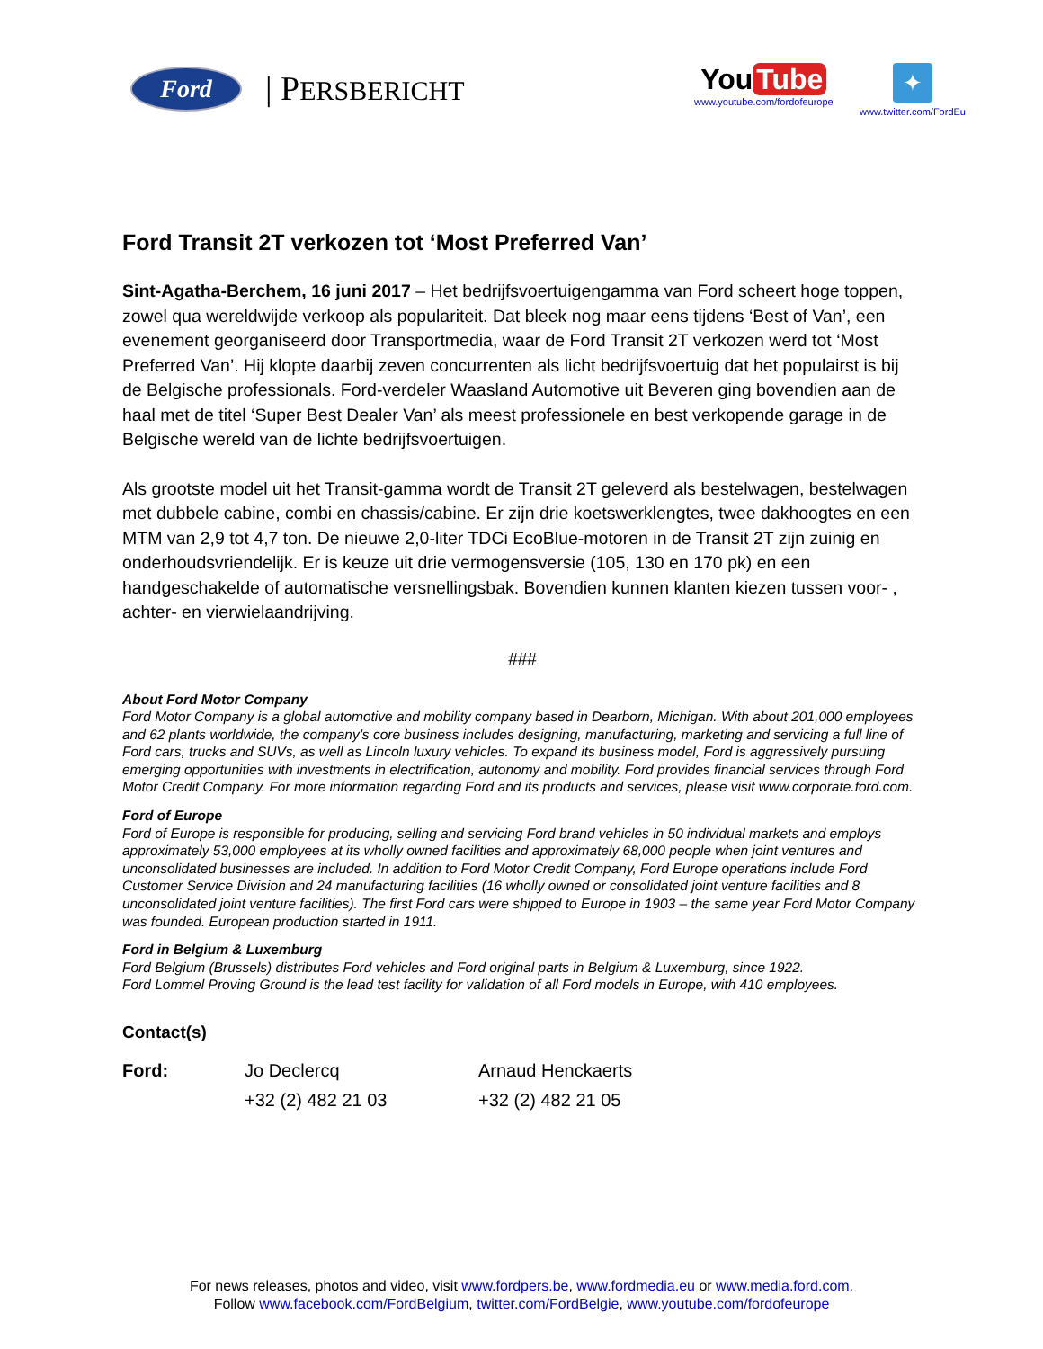Ford | PERSBERICHT
You Tube
www.youtube.com/fordofeurope
✦
www.twitter.com/FordEu
Ford Transit 2T verkozen tot ‘Most Preferred Van’
Sint-Agatha-Berchem, 16 juni 2017 – Het bedrijfsvoertuigengamma van Ford scheert hoge toppen, zowel qua wereldwijde verkoop als populariteit. Dat bleek nog maar eens tijdens ‘Best of Van’, een evenement georganiseerd door Transportmedia, waar de Ford Transit 2T verkozen werd tot ‘Most Preferred Van’. Hij klopte daarbij zeven concurrenten als licht bedrijfsvoertuig dat het populairst is bij de Belgische professionals. Ford-verdeler Waasland Automotive uit Beveren ging bovendien aan de haal met de titel ‘Super Best Dealer Van’ als meest professionele en best verkopende garage in de Belgische wereld van de lichte bedrijfsvoertuigen.
Als grootste model uit het Transit-gamma wordt de Transit 2T geleverd als bestelwagen, bestelwagen met dubbele cabine, combi en chassis/cabine. Er zijn drie koetswerklengtes, twee dakhoogtes en een MTM van 2,9 tot 4,7 ton. De nieuwe 2,0-liter TDCi EcoBlue-motoren in de Transit 2T zijn zuinig en onderhoudsvriendelijk. Er is keuze uit drie vermogensversie (105, 130 en 170 pk) en een handgeschakelde of automatische versnellingsbak. Bovendien kunnen klanten kiezen tussen voor- , achter- en vierwielaandrijving.
###
About Ford Motor Company
Ford Motor Company is a global automotive and mobility company based in Dearborn, Michigan. With about 201,000 employees and 62 plants worldwide, the company’s core business includes designing, manufacturing, marketing and servicing a full line of Ford cars, trucks and SUVs, as well as Lincoln luxury vehicles. To expand its business model, Ford is aggressively pursuing emerging opportunities with investments in electrification, autonomy and mobility. Ford provides financial services through Ford Motor Credit Company. For more information regarding Ford and its products and services, please visit www.corporate.ford.com.
Ford of Europe
Ford of Europe is responsible for producing, selling and servicing Ford brand vehicles in 50 individual markets and employs approximately 53,000 employees at its wholly owned facilities and approximately 68,000 people when joint ventures and unconsolidated businesses are included. In addition to Ford Motor Credit Company, Ford Europe operations include Ford Customer Service Division and 24 manufacturing facilities (16 wholly owned or consolidated joint venture facilities and 8 unconsolidated joint venture facilities). The first Ford cars were shipped to Europe in 1903 – the same year Ford Motor Company was founded. European production started in 1911.
Ford in Belgium & Luxemburg
Ford Belgium (Brussels) distributes Ford vehicles and Ford original parts in Belgium & Luxemburg, since 1922.
Ford Lommel Proving Ground is the lead test facility for validation of all Ford models in Europe, with 410 employees.
Contact(s)
| Ford: | Jo Declercq | Arnaud Henckaerts |
| | +32 (2) 482 21 03 | +32 (2) 482 21 05 |
For news releases, photos and video, visit www.fordpers.be, www.fordmedia.eu or www.media.ford.com.
Follow www.facebook.com/FordBelgium, twitter.com/FordBelgie, www.youtube.com/fordofeurope